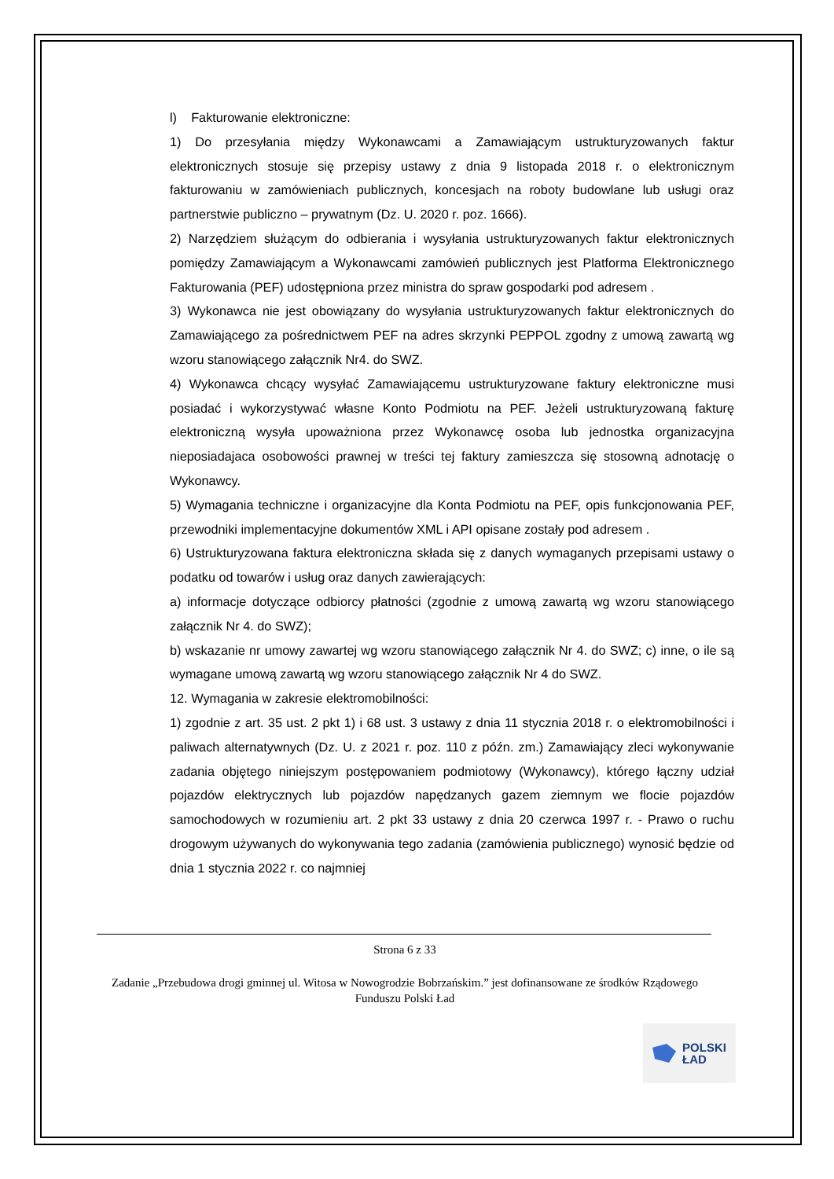l) Fakturowanie elektroniczne:
1) Do przesyłania między Wykonawcami a Zamawiającym ustrukturyzowanych faktur elektronicznych stosuje się przepisy ustawy z dnia 9 listopada 2018 r. o elektronicznym fakturowaniu w zamówieniach publicznych, koncesjach na roboty budowlane lub usługi oraz partnerstwie publiczno – prywatnym (Dz. U. 2020 r. poz. 1666).
2) Narzędziem służącym do odbierania i wysyłania ustrukturyzowanych faktur elektronicznych pomiędzy Zamawiającym a Wykonawcami zamówień publicznych jest Platforma Elektronicznego Fakturowania (PEF) udostępniona przez ministra do spraw gospodarki pod adresem .
3) Wykonawca nie jest obowiązany do wysyłania ustrukturyzowanych faktur elektronicznych do Zamawiającego za pośrednictwem PEF na adres skrzynki PEPPOL zgodny z umową zawartą wg wzoru stanowiącego załącznik Nr4. do SWZ.
4) Wykonawca chcący wysyłać Zamawiającemu ustrukturyzowane faktury elektroniczne musi posiadać i wykorzystywać własne Konto Podmiotu na PEF. Jeżeli ustrukturyzowaną fakturę elektroniczną wysyła upoważniona przez Wykonawcę osoba lub jednostka organizacyjna nieposiadajaca osobowości prawnej w treści tej faktury zamieszcza się stosowną adnotację o Wykonawcy.
5) Wymagania techniczne i organizacyjne dla Konta Podmiotu na PEF, opis funkcjonowania PEF, przewodniki implementacyjne dokumentów XML i API opisane zostały pod adresem .
6) Ustrukturyzowana faktura elektroniczna składa się z danych wymaganych przepisami ustawy o podatku od towarów i usług oraz danych zawierających:
a) informacje dotyczące odbiorcy płatności (zgodnie z umową zawartą wg wzoru stanowiącego załącznik Nr 4. do SWZ);
b) wskazanie nr umowy zawartej wg wzoru stanowiącego załącznik Nr 4. do SWZ; c) inne, o ile są wymagane umową zawartą wg wzoru stanowiącego załącznik Nr 4 do SWZ.
12. Wymagania w zakresie elektromobilności:
1) zgodnie z art. 35 ust. 2 pkt 1) i 68 ust. 3 ustawy z dnia 11 stycznia 2018 r. o elektromobilności i paliwach alternatywnych (Dz. U. z 2021 r. poz. 110 z późn. zm.) Zamawiający zleci wykonywanie zadania objętego niniejszym postępowaniem podmiotowy (Wykonawcy), którego łączny udział pojazdów elektrycznych lub pojazdów napędzanych gazem ziemnym we flocie pojazdów samochodowych w rozumieniu art. 2 pkt 33 ustawy z dnia 20 czerwca 1997 r. - Prawo o ruchu drogowym używanych do wykonywania tego zadania (zamówienia publicznego) wynosić będzie od dnia 1 stycznia 2022 r. co najmniej
Strona 6 z 33
Zadanie „Przebudowa drogi gminnej ul. Witosa w Nowogrodzie Bobrzańskim.” jest dofinansowane ze środków Rządowego Funduszu Polski Ład
POLSKI
ŁAD